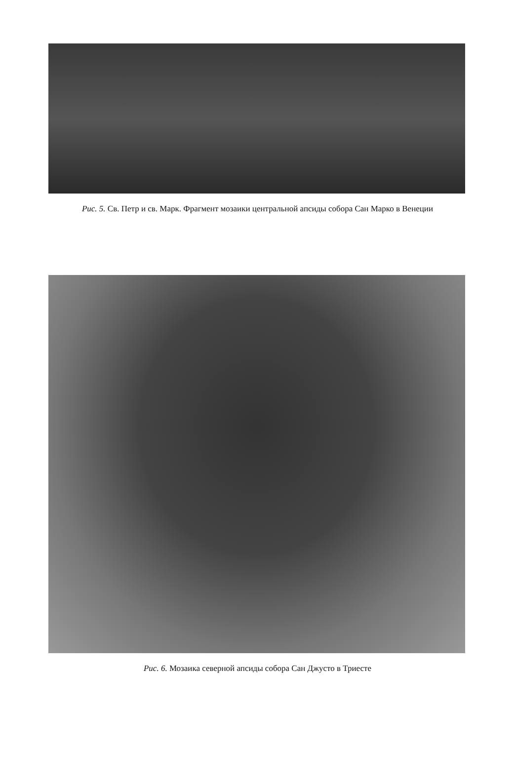Рис. 5. Св. Петр и св. Марк. Фрагмент мозаики центральной апсиды собора Сан Марко в Венеции
Рис. 6. Мозаика северной апсиды собора Сан Джусто в Триесте